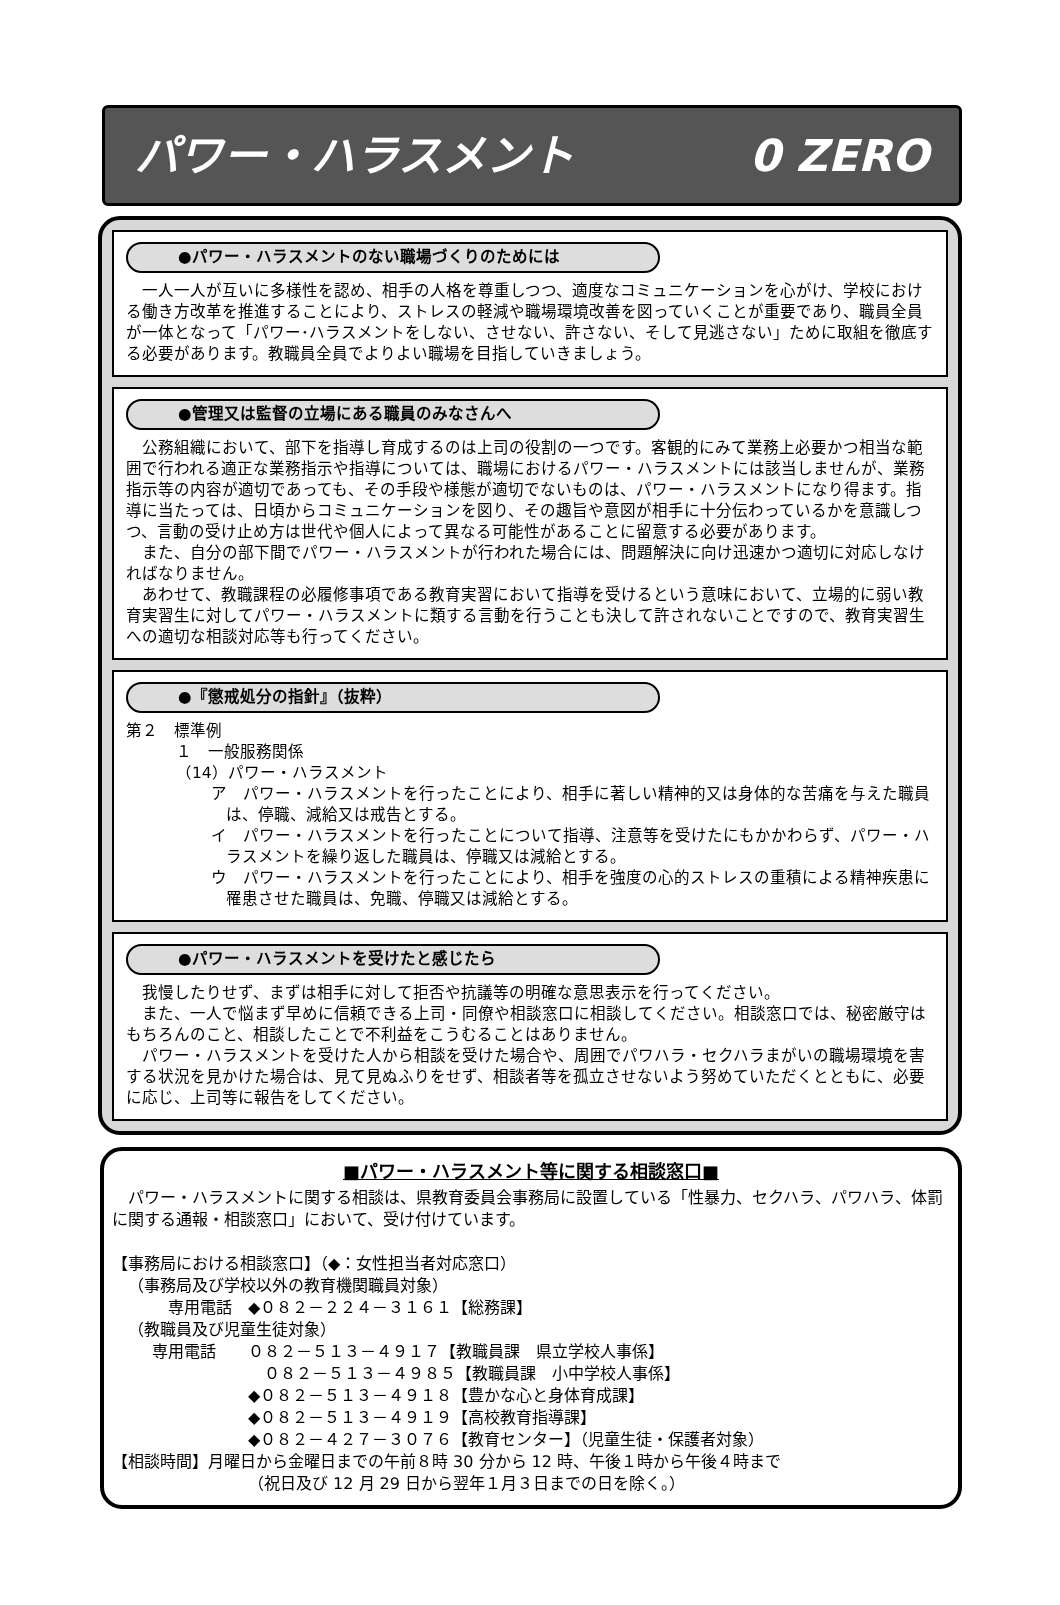パワー・ハラスメント 0 ZERO
●パワー・ハラスメントのない職場づくりのためには
一人一人が互いに多様性を認め、相手の人格を尊重しつつ、適度なコミュニケーションを心がけ、学校における働き方改革を推進することにより、ストレスの軽減や職場環境改善を図っていくことが重要であり、職員全員が一体となって「パワー･ハラスメントをしない、させない、許さない、そして見逃さない」ために取組を徹底する必要があります。教職員全員でよりよい職場を目指していきましょう。
●管理又は監督の立場にある職員のみなさんへ
公務組織において、部下を指導し育成するのは上司の役割の一つです。客観的にみて業務上必要かつ相当な範囲で行われる適正な業務指示や指導については、職場におけるパワー・ハラスメントには該当しませんが、業務指示等の内容が適切であっても、その手段や様態が適切でないものは、パワー・ハラスメントになり得ます。指導に当たっては、日頃からコミュニケーションを図り、その趣旨や意図が相手に十分伝わっているかを意識しつつ、言動の受け止め方は世代や個人によって異なる可能性があることに留意する必要があります。
また、自分の部下間でパワー・ハラスメントが行われた場合には、問題解決に向け迅速かつ適切に対応しなければなりません。
あわせて、教職課程の必履修事項である教育実習において指導を受けるという意味において、立場的に弱い教育実習生に対してパワー・ハラスメントに類する言動を行うことも決して許されないことですので、教育実習生への適切な相談対応等も行ってください。
●『懲戒処分の指針』（抜粋）
第２　標準例
１　一般服務関係
（14）パワー・ハラスメント
ア　パワー・ハラスメントを行ったことにより、相手に著しい精神的又は身体的な苦痛を与えた職員は、停職、減給又は戒告とする。
イ　パワー・ハラスメントを行ったことについて指導、注意等を受けたにもかかわらず、パワー・ハラスメントを繰り返した職員は、停職又は減給とする。
ウ　パワー・ハラスメントを行ったことにより、相手を強度の心的ストレスの重積による精神疾患に罹患させた職員は、免職、停職又は減給とする。
●パワー・ハラスメントを受けたと感じたら
我慢したりせず、まずは相手に対して拒否や抗議等の明確な意思表示を行ってください。
また、一人で悩まず早めに信頼できる上司・同僚や相談窓口に相談してください。相談窓口では、秘密厳守はもちろんのこと、相談したことで不利益をこうむることはありません。
パワー・ハラスメントを受けた人から相談を受けた場合や、周囲でパワハラ・セクハラまがいの職場環境を害する状況を見かけた場合は、見て見ぬふりをせず、相談者等を孤立させないよう努めていただくとともに、必要に応じ、上司等に報告をしてください。
■パワー・ハラスメント等に関する相談窓口■
パワー・ハラスメントに関する相談は、県教育委員会事務局に設置している「性暴力、セクハラ、パワハラ、体罰に関する通報・相談窓口」において、受け付けています。
【事務局における相談窓口】（◆：女性担当者対応窓口）
（事務局及び学校以外の教育機関職員対象）
専用電話　◆０８２－２２４－３１６１【総務課】
（教職員及び児童生徒対象）
専用電話　　０８２－５１３－４９１７【教職員課　県立学校人事係】
０８２－５１３－４９８５【教職員課　小中学校人事係】
◆０８２－５１３－４９１８【豊かな心と身体育成課】
◆０８２－５１３－４９１９【高校教育指導課】
◆０８２－４２７－３０７６【教育センター】（児童生徒・保護者対象）
【相談時間】月曜日から金曜日までの午前８時 30 分から 12 時、午後１時から午後４時まで
（祝日及び 12 月 29 日から翌年１月３日までの日を除く。）